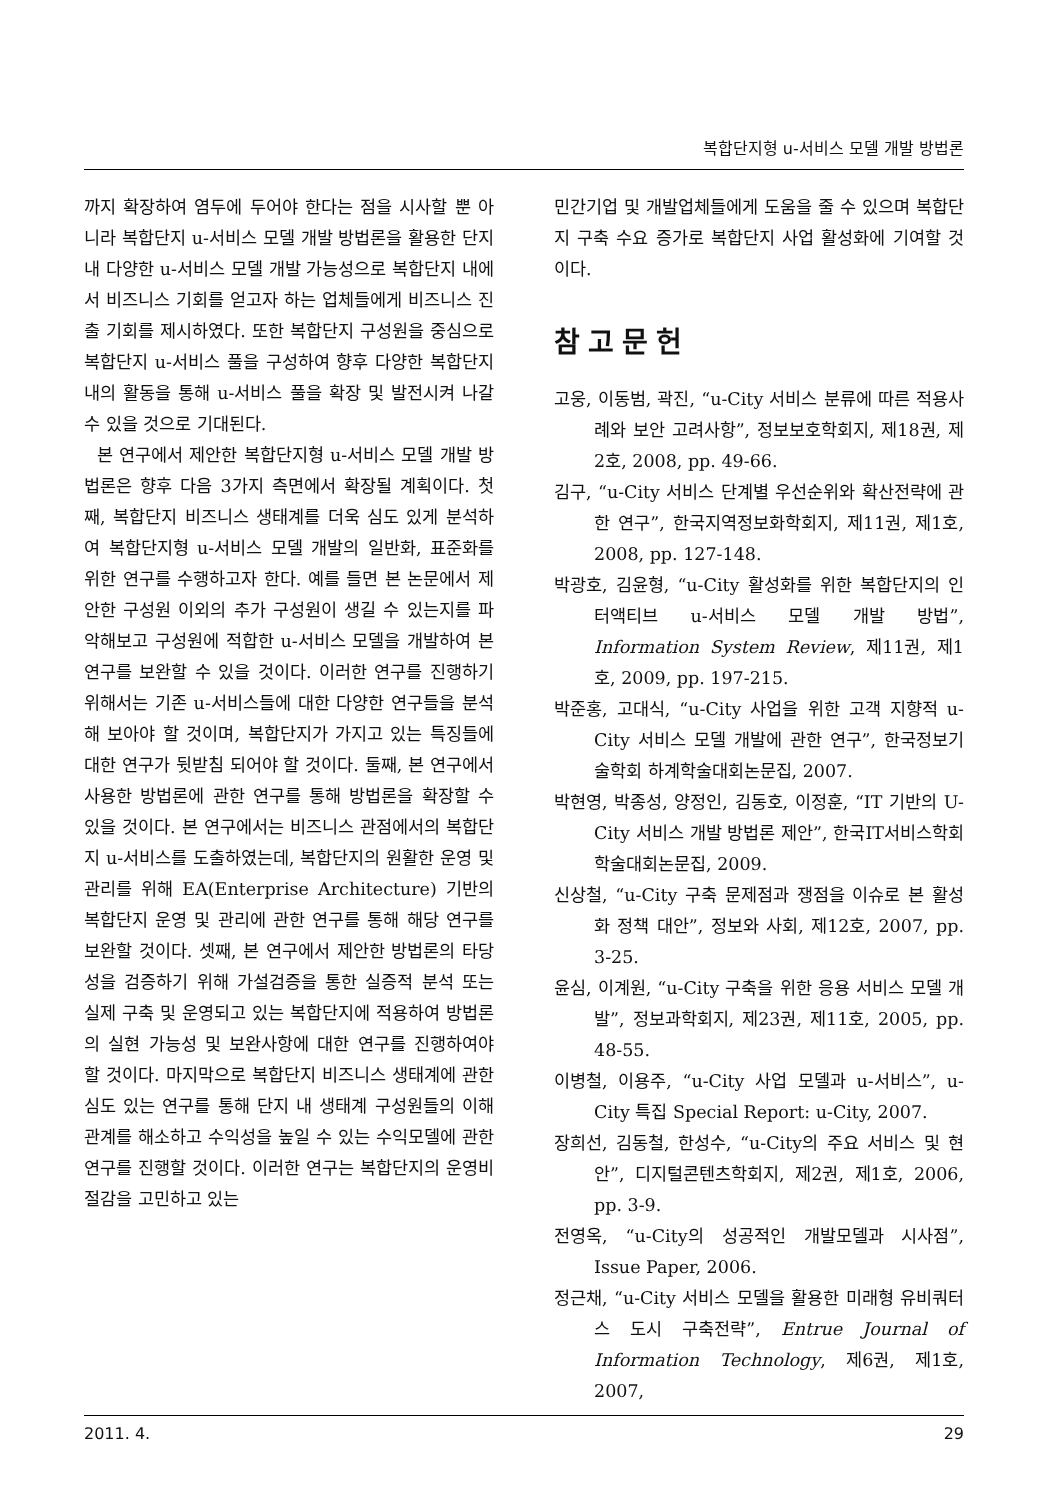복합단지형 u-서비스 모델 개발 방법론
까지 확장하여 염두에 두어야 한다는 점을 시사할 뿐 아니라 복합단지 u-서비스 모델 개발 방법론을 활용한 단지 내 다양한 u-서비스 모델 개발 가능성으로 복합단지 내에서 비즈니스 기회를 얻고자 하는 업체들에게 비즈니스 진출 기회를 제시하였다. 또한 복합단지 구성원을 중심으로 복합단지 u-서비스 풀을 구성하여 향후 다양한 복합단지 내의 활동을 통해 u-서비스 풀을 확장 및 발전시켜 나갈 수 있을 것으로 기대된다.
본 연구에서 제안한 복합단지형 u-서비스 모델 개발 방법론은 향후 다음 3가지 측면에서 확장될 계획이다. 첫째, 복합단지 비즈니스 생태계를 더욱 심도 있게 분석하여 복합단지형 u-서비스 모델 개발의 일반화, 표준화를 위한 연구를 수행하고자 한다. 예를 들면 본 논문에서 제안한 구성원 이외의 추가 구성원이 생길 수 있는지를 파악해보고 구성원에 적합한 u-서비스 모델을 개발하여 본 연구를 보완할 수 있을 것이다. 이러한 연구를 진행하기 위해서는 기존 u-서비스들에 대한 다양한 연구들을 분석해 보아야 할 것이며, 복합단지가 가지고 있는 특징들에 대한 연구가 뒷받침 되어야 할 것이다. 둘째, 본 연구에서 사용한 방법론에 관한 연구를 통해 방법론을 확장할 수 있을 것이다. 본 연구에서는 비즈니스 관점에서의 복합단지 u-서비스를 도출하였는데, 복합단지의 원활한 운영 및 관리를 위해 EA(Enterprise Architecture) 기반의 복합단지 운영 및 관리에 관한 연구를 통해 해당 연구를 보완할 것이다. 셋째, 본 연구에서 제안한 방법론의 타당성을 검증하기 위해 가설검증을 통한 실증적 분석 또는 실제 구축 및 운영되고 있는 복합단지에 적용하여 방법론의 실현 가능성 및 보완사항에 대한 연구를 진행하여야 할 것이다. 마지막으로 복합단지 비즈니스 생태계에 관한 심도 있는 연구를 통해 단지 내 생태계 구성원들의 이해관계를 해소하고 수익성을 높일 수 있는 수익모델에 관한 연구를 진행할 것이다. 이러한 연구는 복합단지의 운영비 절감을 고민하고 있는
민간기업 및 개발업체들에게 도움을 줄 수 있으며 복합단지 구축 수요 증가로 복합단지 사업 활성화에 기여할 것이다.
참고문헌
고웅, 이동범, 곽진, “u-City 서비스 분류에 따른 적용사례와 보안 고려사항”, 정보보호학회지, 제18권, 제2호, 2008, pp. 49-66.
김구, “u-City 서비스 단계별 우선순위와 확산전략에 관한 연구”, 한국지역정보화학회지, 제11권, 제1호, 2008, pp. 127-148.
박광호, 김윤형, “u-City 활성화를 위한 복합단지의 인터액티브 u-서비스 모델 개발 방법”, Information System Review, 제11권, 제1호, 2009, pp. 197-215.
박준홍, 고대식, “u-City 사업을 위한 고객 지향적 u-City 서비스 모델 개발에 관한 연구”, 한국정보기술학회 하계학술대회논문집, 2007.
박현영, 박종성, 양정인, 김동호, 이정훈, “IT 기반의 U-City 서비스 개발 방법론 제안”, 한국IT서비스학회 학술대회논문집, 2009.
신상철, “u-City 구축 문제점과 쟁점을 이슈로 본 활성화 정책 대안”, 정보와 사회, 제12호, 2007, pp. 3-25.
윤심, 이계원, “u-City 구축을 위한 응용 서비스 모델 개발”, 정보과학회지, 제23권, 제11호, 2005, pp. 48-55.
이병철, 이용주, “u-City 사업 모델과 u-서비스”, u-City 특집 Special Report: u-City, 2007.
장희선, 김동철, 한성수, “u-City의 주요 서비스 및 현안”, 디지털콘텐츠학회지, 제2권, 제1호, 2006, pp. 3-9.
전영옥, “u-City의 성공적인 개발모델과 시사점”, Issue Paper, 2006.
정근채, “u-City 서비스 모델을 활용한 미래형 유비쿼터스 도시 구축전략”, Entrue Journal of Information Technology, 제6권, 제1호, 2007,
2011. 4. 29